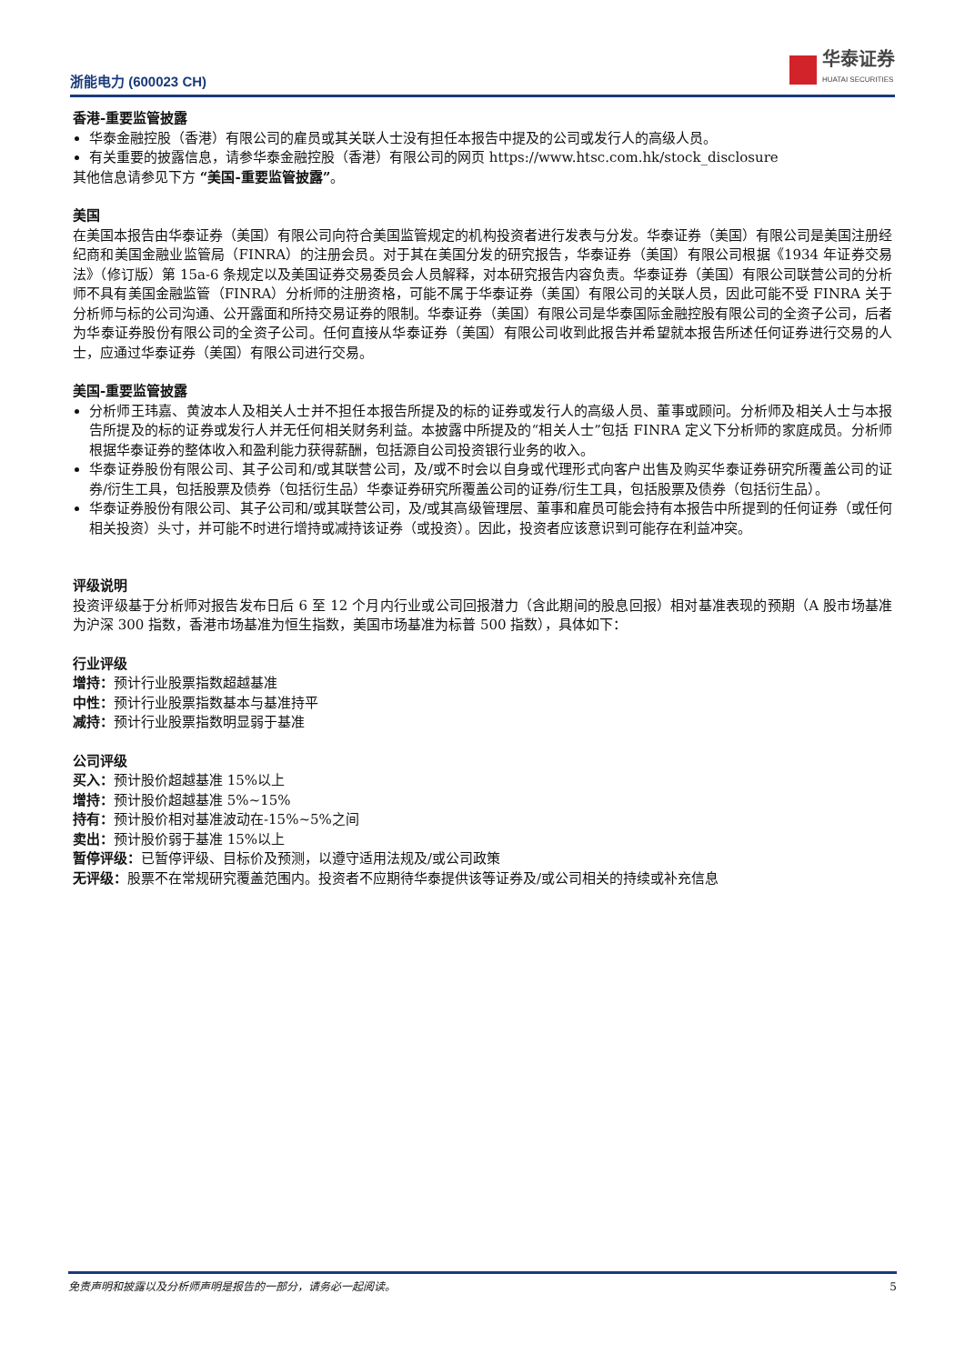浙能电力 (600023 CH)
华泰证券
HUATAI SECURITIES
香港-重要监管披露
华泰金融控股（香港）有限公司的雇员或其关联人士没有担任本报告中提及的公司或发行人的高级人员。
有关重要的披露信息，请参华泰金融控股（香港）有限公司的网页 https://www.htsc.com.hk/stock_disclosure
其他信息请参见下方 “美国-重要监管披露”。
美国
在美国本报告由华泰证券（美国）有限公司向符合美国监管规定的机构投资者进行发表与分发。华泰证券（美国）有限公司是美国注册经纪商和美国金融业监管局（FINRA）的注册会员。对于其在美国分发的研究报告，华泰证券（美国）有限公司根据《1934 年证券交易法》（修订版）第 15a-6 条规定以及美国证券交易委员会人员解释，对本研究报告内容负责。华泰证券（美国）有限公司联营公司的分析师不具有美国金融监管（FINRA）分析师的注册资格，可能不属于华泰证券（美国）有限公司的关联人员，因此可能不受 FINRA 关于分析师与标的公司沟通、公开露面和所持交易证券的限制。华泰证券（美国）有限公司是华泰国际金融控股有限公司的全资子公司，后者为华泰证券股份有限公司的全资子公司。任何直接从华泰证券（美国）有限公司收到此报告并希望就本报告所述任何证券进行交易的人士，应通过华泰证券（美国）有限公司进行交易。
美国-重要监管披露
分析师王玮嘉、黄波本人及相关人士并不担任本报告所提及的标的证券或发行人的高级人员、董事或顾问。分析师及相关人士与本报告所提及的标的证券或发行人并无任何相关财务利益。本披露中所提及的“相关人士”包括 FINRA 定义下分析师的家庭成员。分析师根据华泰证券的整体收入和盈利能力获得薪酬，包括源自公司投资银行业务的收入。
华泰证券股份有限公司、其子公司和/或其联营公司，及/或不时会以自身或代理形式向客户出售及购买华泰证券研究所覆盖公司的证券/衍生工具，包括股票及债券（包括衍生品）华泰证券研究所覆盖公司的证券/衍生工具，包括股票及债券（包括衍生品）。
华泰证券股份有限公司、其子公司和/或其联营公司，及/或其高级管理层、董事和雇员可能会持有本报告中所提到的任何证券（或任何相关投资）头寸，并可能不时进行增持或减持该证券（或投资）。因此，投资者应该意识到可能存在利益冲突。
评级说明
投资评级基于分析师对报告发布日后 6 至 12 个月内行业或公司回报潜力（含此期间的股息回报）相对基准表现的预期（A 股市场基准为沪深 300 指数，香港市场基准为恒生指数，美国市场基准为标普 500 指数），具体如下：
行业评级
增持：预计行业股票指数超越基准
中性：预计行业股票指数基本与基准持平
减持：预计行业股票指数明显弱于基准
公司评级
买入：预计股价超越基准 15%以上
增持：预计股价超越基准 5%~15%
持有：预计股价相对基准波动在-15%~5%之间
卖出：预计股价弱于基准 15%以上
暂停评级：已暂停评级、目标价及预测，以遵守适用法规及/或公司政策
无评级：股票不在常规研究覆盖范围内。投资者不应期待华泰提供该等证券及/或公司相关的持续或补充信息
免责声明和披露以及分析师声明是报告的一部分，请务必一起阅读。 5